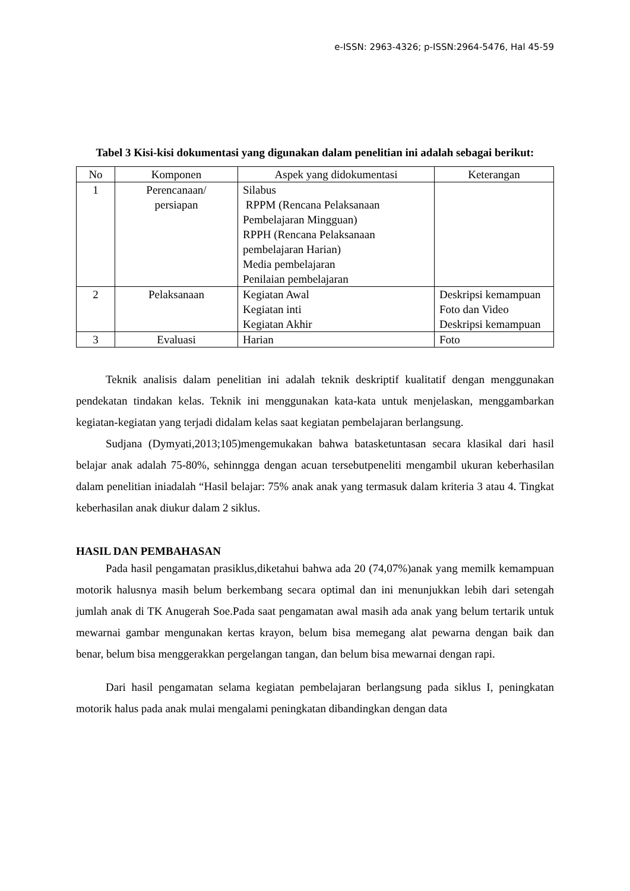e-ISSN: 2963-4326; p-ISSN:2964-5476, Hal 45-59
Tabel 3 Kisi-kisi dokumentasi yang digunakan dalam penelitian ini adalah sebagai berikut:
| No | Komponen | Aspek yang didokumentasi | Keterangan |
| --- | --- | --- | --- |
| 1 | Perencanaan/ persiapan | Silabus RPPM (Rencana Pelaksanaan Pembelajaran Mingguan) RPPH (Rencana Pelaksanaan pembelajaran Harian) Media pembelajaran Penilaian pembelajaran | |
| 2 | Pelaksanaan | Kegiatan Awal Kegiatan inti Kegiatan Akhir | Deskripsi kemampuan Foto dan Video Deskripsi kemampuan |
| 3 | Evaluasi | Harian | Foto |
Teknik analisis dalam penelitian ini adalah teknik deskriptif kualitatif dengan menggunakan pendekatan tindakan kelas. Teknik ini menggunakan kata-kata untuk menjelaskan, menggambarkan kegiatan-kegiatan yang terjadi didalam kelas saat kegiatan pembelajaran berlangsung.
Sudjana (Dymyati,2013;105)mengemukakan bahwa batasketuntasan secara klasikal dari hasil belajar anak adalah 75-80%, sehinngga dengan acuan tersebutpeneliti mengambil ukuran keberhasilan dalam penelitian iniadalah “Hasil belajar: 75% anak anak yang termasuk dalam kriteria 3 atau 4. Tingkat keberhasilan anak diukur dalam 2 siklus.
HASIL DAN PEMBAHASAN
Pada hasil pengamatan prasiklus,diketahui bahwa ada 20 (74,07%)anak yang memilk kemampuan motorik halusnya masih belum berkembang secara optimal dan ini menunjukkan lebih dari setengah jumlah anak di TK Anugerah Soe.Pada saat pengamatan awal masih ada anak yang belum tertarik untuk mewarnai gambar mengunakan kertas krayon, belum bisa memegang alat pewarna dengan baik dan benar, belum bisa menggerakkan pergelangan tangan, dan belum bisa mewarnai dengan rapi.
Dari hasil pengamatan selama kegiatan pembelajaran berlangsung pada siklus I, peningkatan motorik halus pada anak mulai mengalami peningkatan dibandingkan dengan data